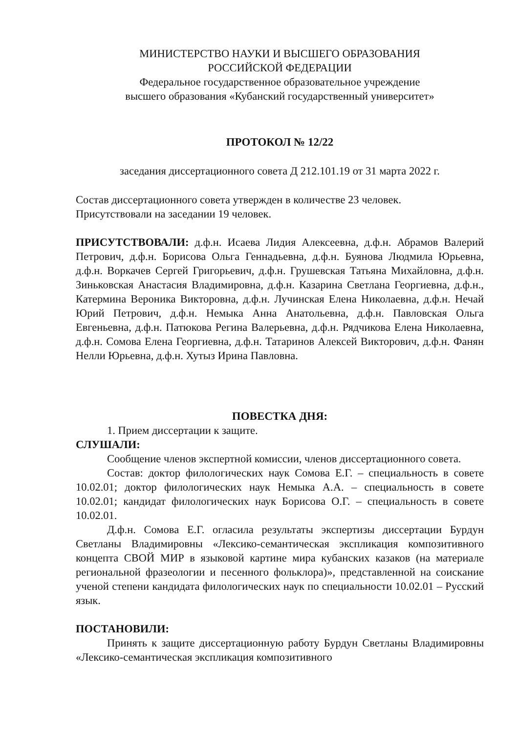МИНИСТЕРСТВО НАУКИ И ВЫСШЕГО ОБРАЗОВАНИЯ
РОССИЙСКОЙ ФЕДЕРАЦИИ
Федеральное государственное образовательное учреждение
высшего образования «Кубанский государственный университет»
ПРОТОКОЛ № 12/22
заседания диссертационного совета Д 212.101.19 от 31 марта 2022 г.
Состав диссертационного совета утвержден в количестве 23 человек.
Присутствовали на заседании 19 человек.
ПРИСУТСТВОВАЛИ: д.ф.н. Исаева Лидия Алексеевна, д.ф.н. Абрамов Валерий Петрович, д.ф.н. Борисова Ольга Геннадьевна, д.ф.н. Буянова Людмила Юрьевна, д.ф.н. Воркачев Сергей Григорьевич, д.ф.н. Грушевская Татьяна Михайловна, д.ф.н. Зиньковская Анастасия Владимировна, д.ф.н. Казарина Светлана Георгиевна, д.ф.н., Катермина Вероника Викторовна, д.ф.н. Лучинская Елена Николаевна, д.ф.н. Нечай Юрий Петрович, д.ф.н. Немыка Анна Анатольевна, д.ф.н. Павловская Ольга Евгеньевна, д.ф.н. Патюкова Регина Валерьевна, д.ф.н. Рядчикова Елена Николаевна, д.ф.н. Сомова Елена Георгиевна, д.ф.н. Татаринов Алексей Викторович, д.ф.н. Фанян Нелли Юрьевна, д.ф.н. Хутыз Ирина Павловна.
ПОВЕСТКА ДНЯ:
1. Прием диссертации к защите.
СЛУШАЛИ:
Сообщение членов экспертной комиссии, членов диссертационного совета.
Состав: доктор филологических наук Сомова Е.Г. – специальность в совете 10.02.01; доктор филологических наук Немыка А.А. – специальность в совете 10.02.01; кандидат филологических наук Борисова О.Г. – специальность в совете 10.02.01.
Д.ф.н. Сомова Е.Г. огласила результаты экспертизы диссертации Бурдун Светланы Владимировны «Лексико-семантическая экспликация композитивного концепта СВОЙ МИР в языковой картине мира кубанских казаков (на материале региональной фразеологии и песенного фольклора)», представленной на соискание ученой степени кандидата филологических наук по специальности 10.02.01 – Русский язык.
ПОСТАНОВИЛИ:
Принять к защите диссертационную работу Бурдун Светланы Владимировны «Лексико-семантическая экспликация композитивного